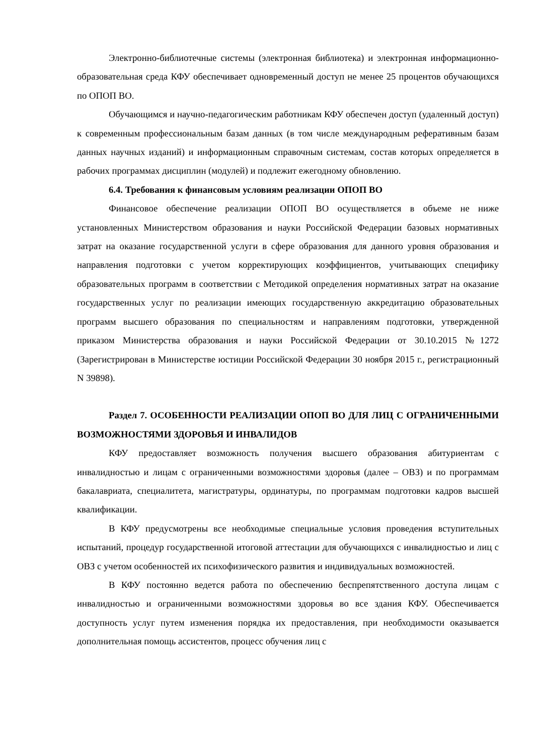Электронно-библиотечные системы (электронная библиотека) и электронная информационно-образовательная среда КФУ обеспечивает одновременный доступ не менее 25 процентов обучающихся по ОПОП ВО.
Обучающимся и научно-педагогическим работникам КФУ обеспечен доступ (удаленный доступ) к современным профессиональным базам данных (в том числе международным реферативным базам данных научных изданий) и информационным справочным системам, состав которых определяется в рабочих программах дисциплин (модулей) и подлежит ежегодному обновлению.
6.4. Требования к финансовым условиям реализации ОПОП ВО
Финансовое обеспечение реализации ОПОП ВО осуществляется в объеме не ниже установленных Министерством образования и науки Российской Федерации базовых нормативных затрат на оказание государственной услуги в сфере образования для данного уровня образования и направления подготовки с учетом корректирующих коэффициентов, учитывающих специфику образовательных программ в соответствии с Методикой определения нормативных затрат на оказание государственных услуг по реализации имеющих государственную аккредитацию образовательных программ высшего образования по специальностям и направлениям подготовки, утвержденной приказом Министерства образования и науки Российской Федерации от 30.10.2015 №1272 (Зарегистрирован в Министерстве юстиции Российской Федерации 30 ноября 2015 г., регистрационный N 39898).
Раздел 7. ОСОБЕННОСТИ РЕАЛИЗАЦИИ ОПОП ВО ДЛЯ ЛИЦ С ОГРАНИЧЕННЫМИ ВОЗМОЖНОСТЯМИ ЗДОРОВЬЯ И ИНВАЛИДОВ
КФУ предоставляет возможность получения высшего образования абитуриентам с инвалидностью и лицам с ограниченными возможностями здоровья (далее – ОВЗ) и по программам бакалавриата, специалитета, магистратуры, ординатуры, по программам подготовки кадров высшей квалификации.
В КФУ предусмотрены все необходимые специальные условия проведения вступительных испытаний, процедур государственной итоговой аттестации для обучающихся с инвалидностью и лиц с ОВЗ с учетом особенностей их психофизического развития и индивидуальных возможностей.
В КФУ постоянно ведется работа по обеспечению беспрепятственного доступа лицам с инвалидностью и ограниченными возможностями здоровья во все здания КФУ. Обеспечивается доступность услуг путем изменения порядка их предоставления, при необходимости оказывается дополнительная помощь ассистентов, процесс обучения лиц с